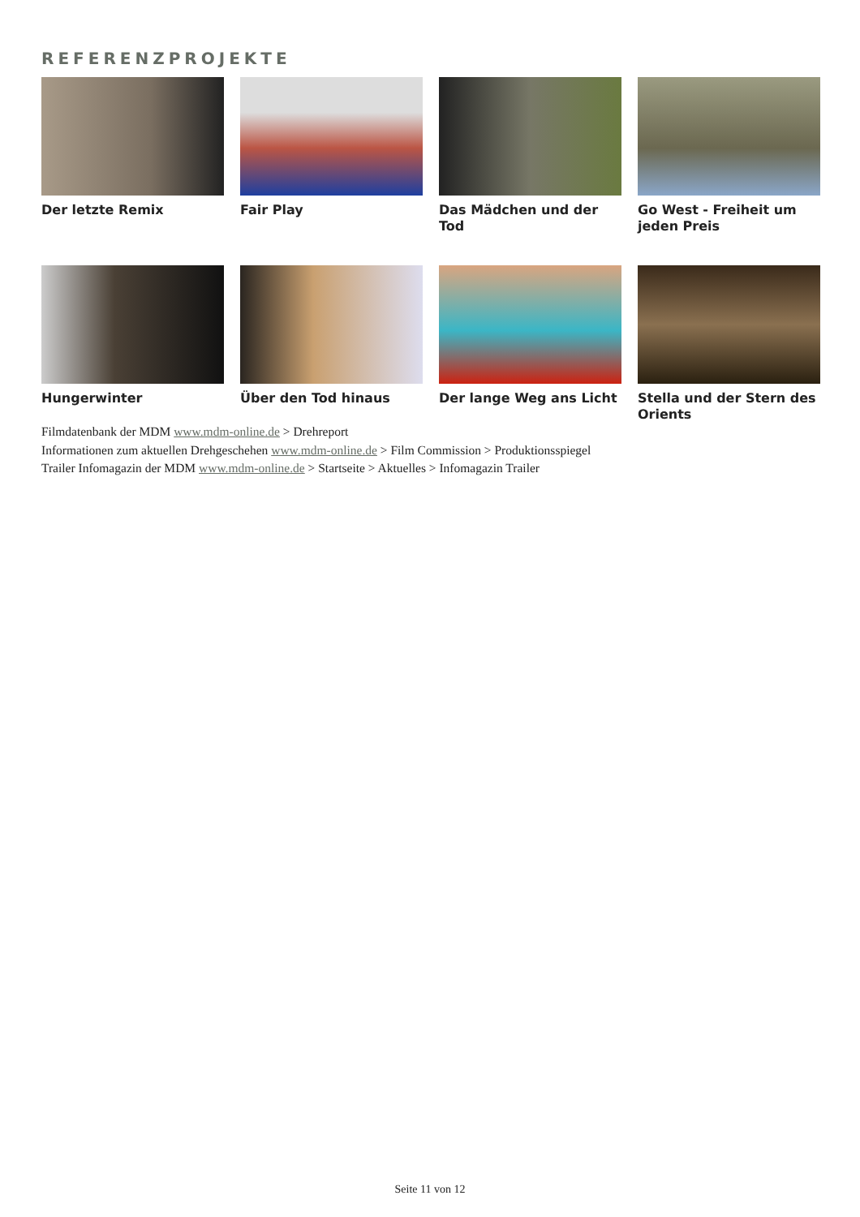REFERENZPROJEKTE
Der letzte Remix
Fair Play
Das Mädchen und der Tod
Go West - Freiheit um jeden Preis
Hungerwinter
Über den Tod hinaus
Der lange Weg ans Licht
Stella und der Stern des Orients
Filmdatenbank der MDM www.mdm-online.de > Drehreport
Informationen zum aktuellen Drehgeschehen www.mdm-online.de > Film Commission > Produktionsspiegel
Trailer Infomagazin der MDM www.mdm-online.de > Startseite > Aktuelles > Infomagazin Trailer
Seite 11 von 12